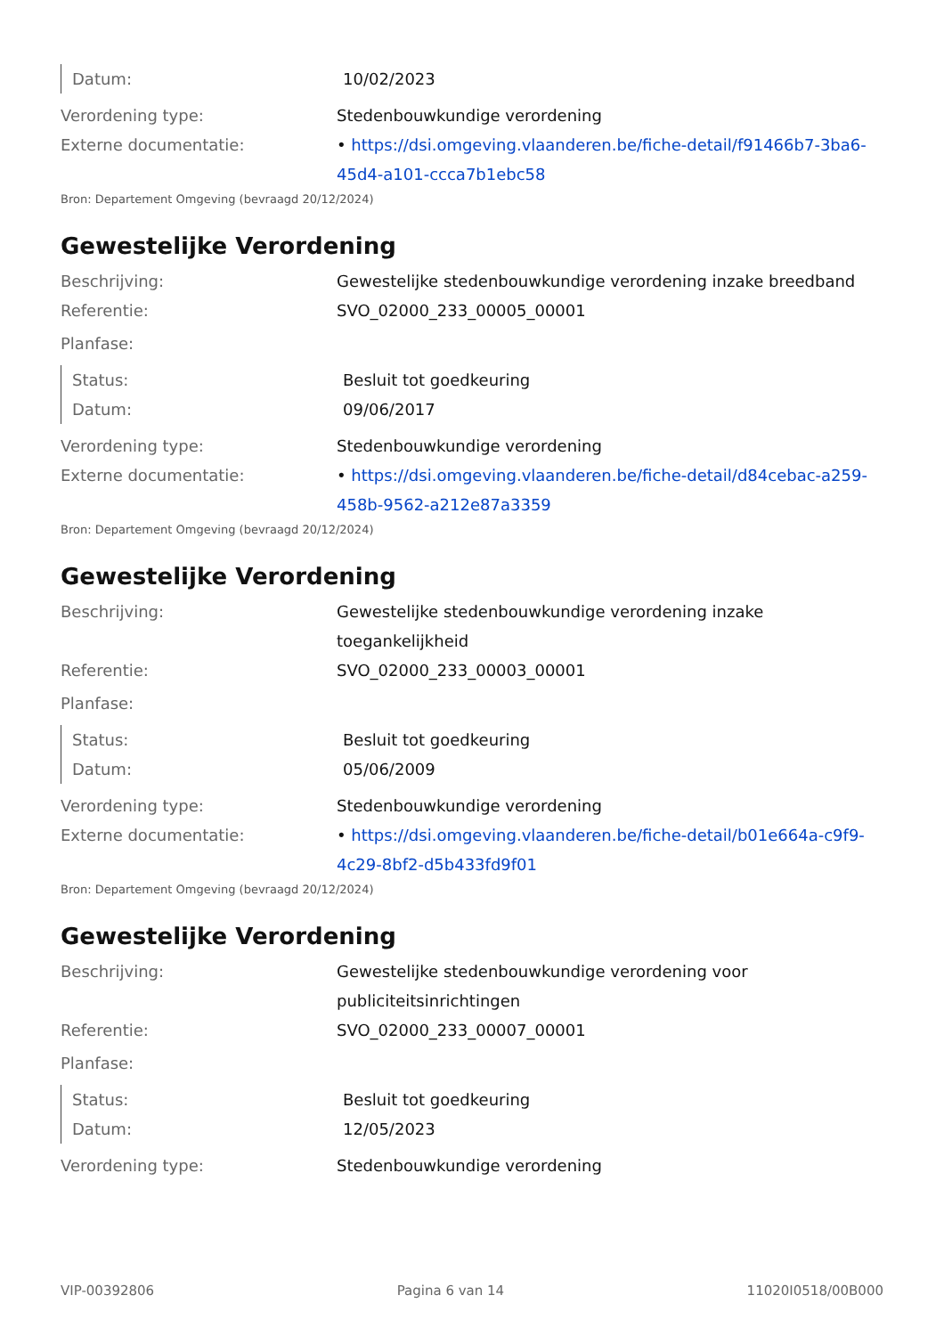Datum: 10/02/2023
Verordening type: Stedenbouwkundige verordening
Externe documentatie: • https://dsi.omgeving.vlaanderen.be/fiche-detail/f91466b7-3ba6-45d4-a101-ccca7b1ebc58
Bron: Departement Omgeving (bevraagd 20/12/2024)
Gewestelijke Verordening
Beschrijving: Gewestelijke stedenbouwkundige verordening inzake breedband
Referentie: SVO_02000_233_00005_00001
Planfase:
Status: Besluit tot goedkeuring
Datum: 09/06/2017
Verordening type: Stedenbouwkundige verordening
Externe documentatie: • https://dsi.omgeving.vlaanderen.be/fiche-detail/d84cebac-a259-458b-9562-a212e87a3359
Bron: Departement Omgeving (bevraagd 20/12/2024)
Gewestelijke Verordening
Beschrijving: Gewestelijke stedenbouwkundige verordening inzake toegankelijkheid
Referentie: SVO_02000_233_00003_00001
Planfase:
Status: Besluit tot goedkeuring
Datum: 05/06/2009
Verordening type: Stedenbouwkundige verordening
Externe documentatie: • https://dsi.omgeving.vlaanderen.be/fiche-detail/b01e664a-c9f9-4c29-8bf2-d5b433fd9f01
Bron: Departement Omgeving (bevraagd 20/12/2024)
Gewestelijke Verordening
Beschrijving: Gewestelijke stedenbouwkundige verordening voor publiciteitsinrichtingen
Referentie: SVO_02000_233_00007_00001
Planfase:
Status: Besluit tot goedkeuring
Datum: 12/05/2023
Verordening type: Stedenbouwkundige verordening
VIP-00392806 Pagina 6 van 14 11020I0518/00B000